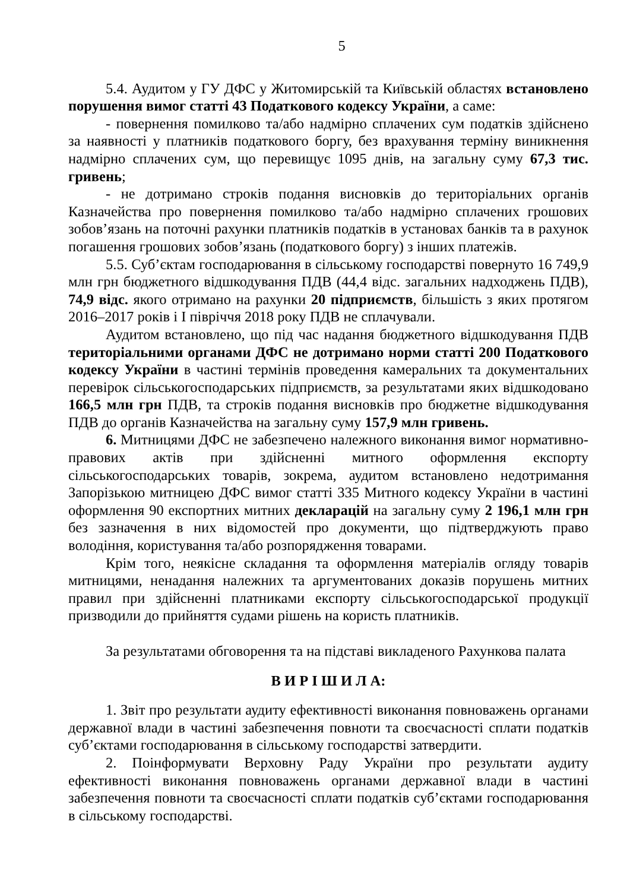5
5.4. Аудитом у ГУ ДФС у Житомирській та Київській областях встановлено порушення вимог статті 43 Податкового кодексу України, а саме:
- повернення помилково та/або надмірно сплачених сум податків здійснено за наявності у платників податкового боргу, без врахування терміну виникнення надмірно сплачених сум, що перевищує 1095 днів, на загальну суму 67,3 тис. гривень;
- не дотримано строків подання висновків до територіальних органів Казначейства про повернення помилково та/або надмірно сплачених грошових зобов’язань на поточні рахунки платників податків в установах банків та в рахунок погашення грошових зобов’язань (податкового боргу) з інших платежів.
5.5. Суб’єктам господарювання в сільському господарстві повернуто 16 749,9 млн грн бюджетного відшкодування ПДВ (44,4 відс. загальних надходжень ПДВ), 74,9 відс. якого отримано на рахунки 20 підприємств, більшість з яких протягом 2016–2017 років і I півріччя 2018 року ПДВ не сплачували.
Аудитом встановлено, що під час надання бюджетного відшкодування ПДВ територіальними органами ДФС не дотримано норми статті 200 Податкового кодексу України в частині термінів проведення камеральних та документальних перевірок сільськогосподарських підприємств, за результатами яких відшкодовано 166,5 млн грн ПДВ, та строків подання висновків про бюджетне відшкодування ПДВ до органів Казначейства на загальну суму 157,9 млн гривень.
6. Митницями ДФС не забезпечено належного виконання вимог нормативно-правових актів при здійсненні митного оформлення експорту сільськогосподарських товарів, зокрема, аудитом встановлено недотримання Запорізькою митницею ДФС вимог статті 335 Митного кодексу України в частині оформлення 90 експортних митних декларацій на загальну суму 2 196,1 млн грн без зазначення в них відомостей про документи, що підтверджують право володіння, користування та/або розпорядження товарами.
Крім того, неякісне складання та оформлення матеріалів огляду товарів митницями, ненадання належних та аргументованих доказів порушень митних правил при здійсненні платниками експорту сільськогосподарської продукції призводили до прийняття судами рішень на користь платників.
За результатами обговорення та на підставі викладеного Рахункова палата
В И Р І Ш И Л А:
1. Звіт про результати аудиту ефективності виконання повноважень органами державної влади в частині забезпечення повноти та своєчасності сплати податків суб’єктами господарювання в сільському господарстві затвердити.
2. Поінформувати Верховну Раду України про результати аудиту ефективності виконання повноважень органами державної влади в частині забезпечення повноти та своєчасності сплати податків суб’єктами господарювання в сільському господарстві.